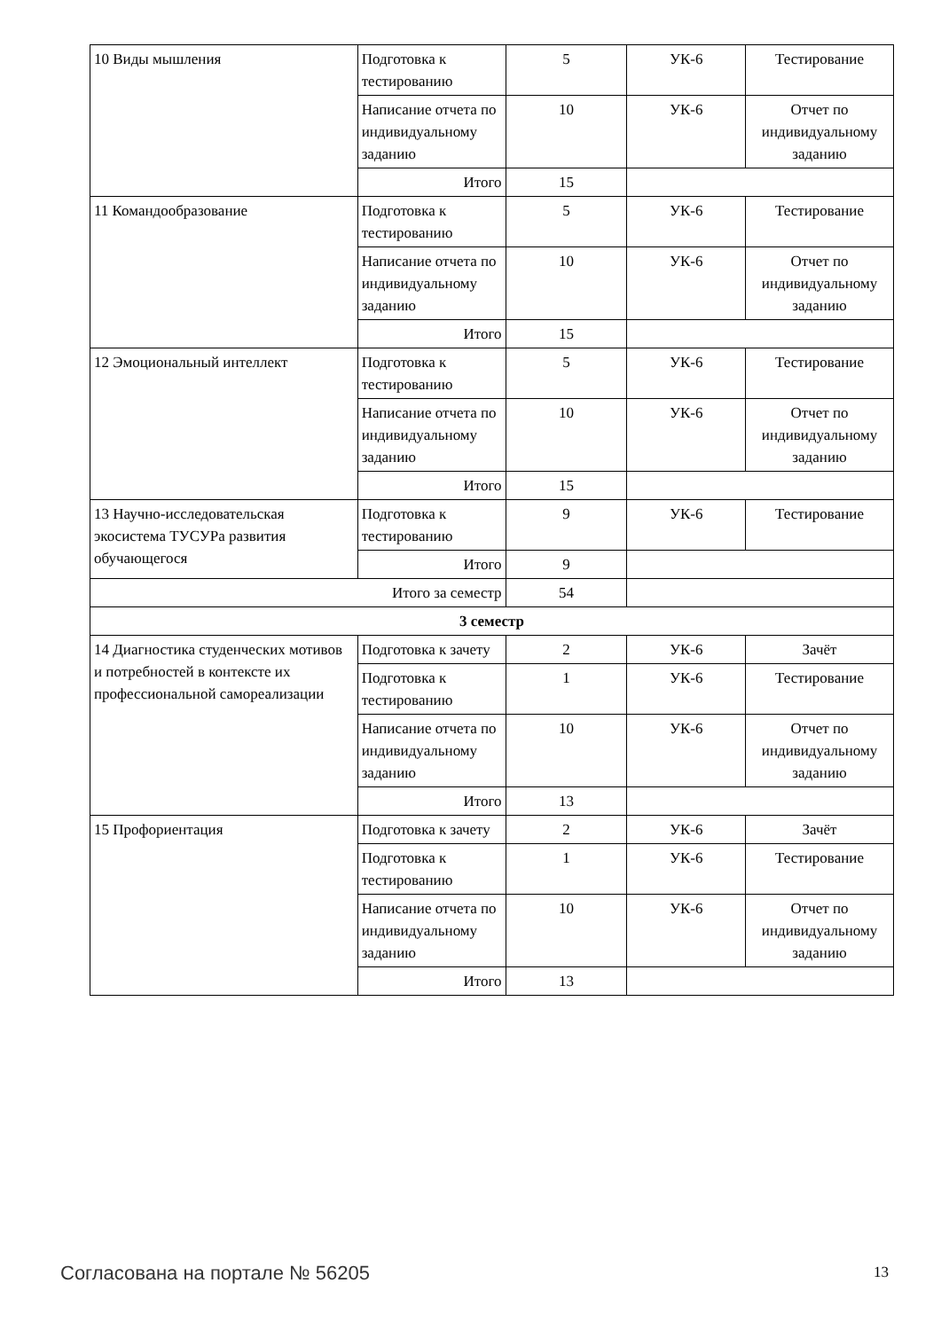| 10 Виды мышления | Подготовка к тестированию | 5 | УК-6 | Тестирование |
| | Написание отчета по индивидуальному заданию | 10 | УК-6 | Отчет по индивидуальному заданию |
| | Итого | 15 | | |
| 11 Командообразование | Подготовка к тестированию | 5 | УК-6 | Тестирование |
| | Написание отчета по индивидуальному заданию | 10 | УК-6 | Отчет по индивидуальному заданию |
| | Итого | 15 | | |
| 12 Эмоциональный интеллект | Подготовка к тестированию | 5 | УК-6 | Тестирование |
| | Написание отчета по индивидуальному заданию | 10 | УК-6 | Отчет по индивидуальному заданию |
| | Итого | 15 | | |
| 13 Научно-исследовательская экосистема ТУСУРа развития обучающегося | Подготовка к тестированию | 9 | УК-6 | Тестирование |
| | Итого | 9 | | |
| Итого за семестр | | 54 | | |
| 3 семестр | | | | |
| 14 Диагностика студенческих мотивов и потребностей в контексте их профессиональной самореализации | Подготовка к зачету | 2 | УК-6 | Зачёт |
| | Подготовка к тестированию | 1 | УК-6 | Тестирование |
| | Написание отчета по индивидуальному заданию | 10 | УК-6 | Отчет по индивидуальному заданию |
| | Итого | 13 | | |
| 15 Профориентация | Подготовка к зачету | 2 | УК-6 | Зачёт |
| | Подготовка к тестированию | 1 | УК-6 | Тестирование |
| | Написание отчета по индивидуальному заданию | 10 | УК-6 | Отчет по индивидуальному заданию |
| | Итого | 13 | | |
Согласована на портале № 56205 13